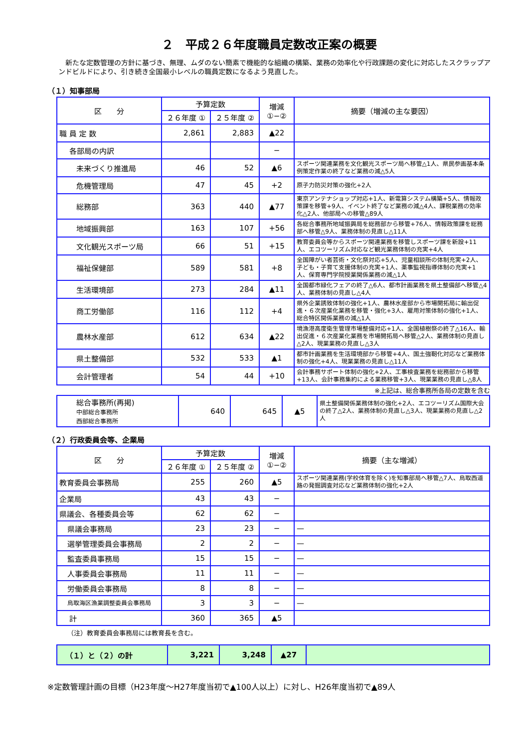２　平成２６年度職員定数改正案の概要
　新たな定数管理の方針に基づき、無理、ムダのない簡素で機能的な組織の構築、業務の効率化や行政課題の変化に対応したスクラップアンドビルドにより、引き続き全国最小レベルの職員定数になるよう見直した。
（１）知事部局
| 区 分 | 予算定数 | | 増減 ①−② | 摘要（増減の主な要因） |
| --- | --- | --- | --- | --- |
| | ２６年度 ① | ２５年度 ② | | |
| 職 員 定 数 | 2,861 | 2,883 | ▲22 | |
| 各部局の内訳 | | | − | |
| 未来づくり推進局 | 46 | 52 | ▲6 | スポーツ関連業務を文化観光スポーツ局へ移管△1人、県民参画基本条例策定作業の終了など業務の減△5人 |
| 危機管理局 | 47 | 45 | +2 | 原子力防災対策の強化+2人 |
| 総務部 | 363 | 440 | ▲77 | 東京アンテナショップ対応+1人、新電算システム構築+5人、情報政策課を移管+9人、イベント終了など業務の減△4人、課税業務の効率化△2人、他部局への移管△89人 |
| 地域振興部 | 163 | 107 | +56 | 各総合事務所地域振興局を総務部から移管+76人、情報政策課を総務部へ移管△9人、業務体制の見直し△11人 |
| 文化観光スポーツ局 | 66 | 51 | +15 | 教育委員会等からスポーツ関連業務を移管しスポーツ課を新設+11人、エコツーリズム対応など観光業務体制の充実+4人 |
| 福祉保健部 | 589 | 581 | +8 | 全国障がい者芸術・文化祭対応+5人、児童相談所の体制充実+2人、子ども・子育て支援体制の充実+1人、薬事監視指導体制の充実+1人、保育専門学院授業関係業務の減△1人 |
| 生活環境部 | 273 | 284 | ▲11 | 全国都市緑化フェアの終了△6人、都市計画業務を県土整備部へ移管△4人、業務体制の見直し△4人 |
| 商工労働部 | 116 | 112 | +4 | 県外企業誘致体制の強化+1人、農林水産部から市場開拓局に輸出促進・６次産業化業務を移管・強化+3人、雇用対策体制の強化+1人、総合特区関係業務の減△1人 |
| 農林水産部 | 612 | 634 | ▲22 | 境漁港高度衛生管理市場整備対応+1人、全国植樹祭の終了△16人、輸出促進・６次産業化業務を市場開拓局へ移管△2人、業務体制の見直し△2人、現業業務の見直し△3人 |
| 県土整備部 | 532 | 533 | ▲1 | 都市計画業務を生活環境部から移管+4人、国土強靭化対応など業務体制の強化+4人、現業業務の見直し△11人 |
| 会計管理者 | 54 | 44 | +10 | 会計事務サポート体制の強化+2人、工事検査業務を総務部から移管+13人、会計事務集約による業務移管+3人、現業業務の見直し△8人 |
※上記は、総合事務所各局の定数を含む
| 総合事務所(再掲) 中部総合事務所 西部総合事務所 | 640 | 645 | ▲5 | 県土整備関係業務体制の強化+2人、エコツーリズム国際大会の終了△2人、業務体制の見直し△3人、現業業務の見直し△2人 |
（２）行政委員会等、企業局
| 区 分 | 予算定数 | | 増減 ①−② | 摘要（主な増減） |
| --- | --- | --- | --- | --- |
| | ２６年度 ① | ２５年度 ② | | |
| 教育委員会事務局 | 255 | 260 | ▲5 | スポーツ関連業務(学校体育を除く)を知事部局へ移管△7人、鳥取西道路の発掘調査対応など業務体制の強化+2人 |
| 企業局 | 43 | 43 | − | |
| 県議会、各種委員会等 | 62 | 62 | − | |
| 県議会事務局 | 23 | 23 | − | — |
| 選挙管理委員会事務局 | 2 | 2 | − | — |
| 監査委員事務局 | 15 | 15 | − | — |
| 人事委員会事務局 | 11 | 11 | − | — |
| 労働委員会事務局 | 8 | 8 | − | — |
| 鳥取海区漁業調整委員会事務局 | 3 | 3 | − | — |
| 計 | 360 | 365 | ▲5 | |
（注）教育委員会事務局には教育長を含む。
| （１）と（２）の計 | 3,221 | 3,248 | ▲27 | |
※定数管理計画の目標（H23年度～H27年度当初で▲100人以上）に対し、H26年度当初で▲89人